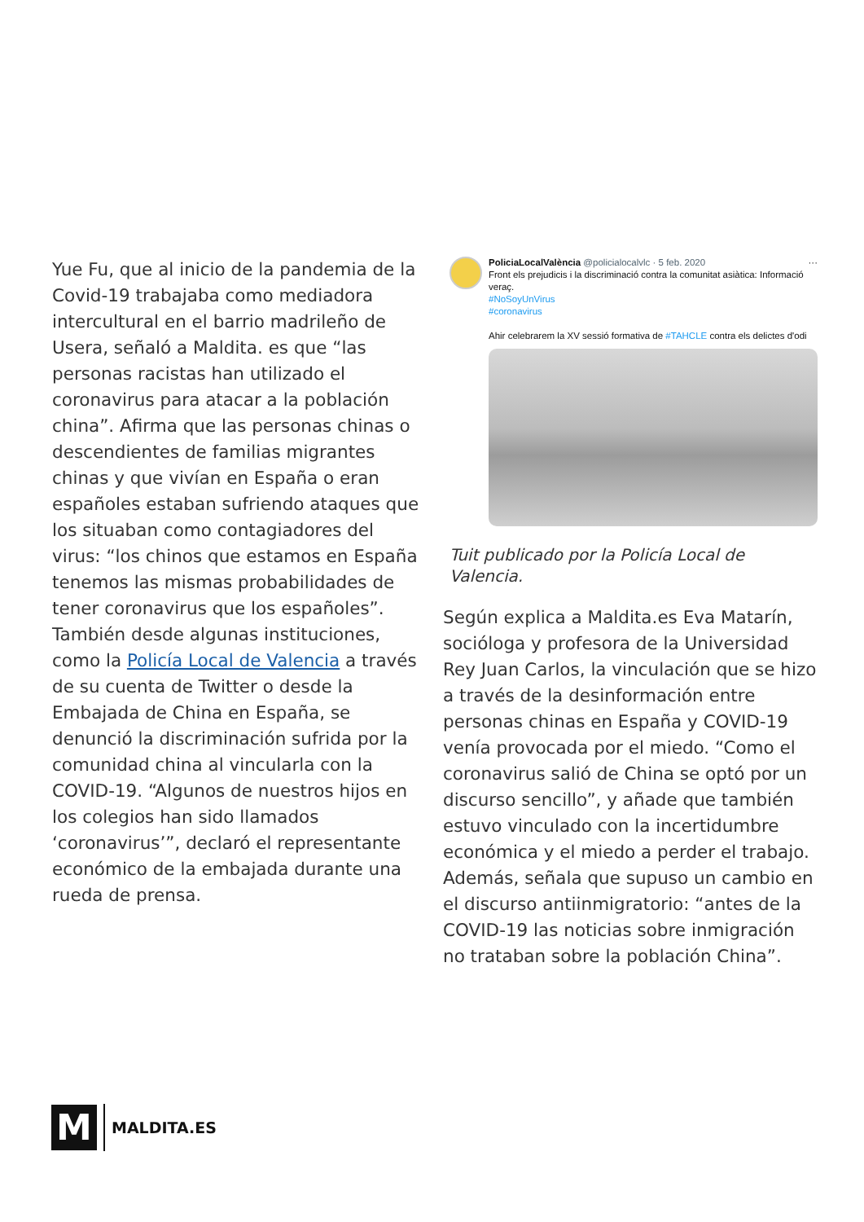Yue Fu, que al inicio de la pandemia de la Covid-19 trabajaba como mediadora intercultural en el barrio madrileño de Usera, señaló a Maldita. es que “las personas racistas han utilizado el coronavirus para atacar a la población china”. Afirma que las personas chinas o descendientes de familias migrantes chinas y que vivían en España o eran españoles estaban sufriendo ataques que los situaban como contagiadores del virus: “los chinos que estamos en España tenemos las mismas probabilidades de tener coronavirus que los españoles”. También desde algunas instituciones, como la Policía Local de Valencia a través de su cuenta de Twitter o desde la Embajada de China en España, se denunció la discriminación sufrida por la comunidad china al vincularla con la COVID-19. “Algunos de nuestros hijos en los colegios han sido llamados ‘coronavirus’”, declaró el representante económico de la embajada durante una rueda de prensa.
PoliciaLocalValència @policialocalvlc · 5 feb. 2020 ···
Front els prejudicis i la discriminació contra la comunitat asiàtica: Informació veraç.
#NoSoyUnVirus
#coronavirus
Ahir celebrarem la XV sessió formativa de #TAHCLE contra els delictes d'odi
Tuit publicado por la Policía Local de Valencia.
Según explica a Maldita.es Eva Matarín, socióloga y profesora de la Universidad Rey Juan Carlos, la vinculación que se hizo a través de la desinformación entre personas chinas en España y COVID-19 venía provocada por el miedo. “Como el coronavirus salió de China se optó por un discurso sencillo”, y añade que también estuvo vinculado con la incertidumbre económica y el miedo a perder el trabajo. Además, señala que supuso un cambio en el discurso antiinmigratorio: “antes de la COVID-19 las noticias sobre inmigración no trataban sobre la población China”.
M
MALDITA.ES